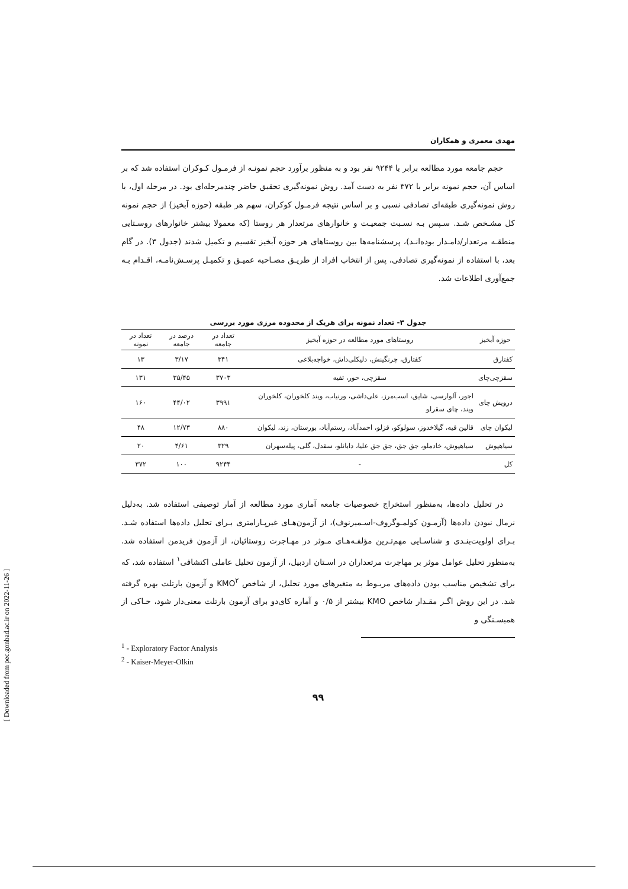مهدی معمری و همکاران
حجم جامعه مورد مطالعه برابر با ۹۲۴۴ نفر بود و به منظور برآورد حجم نمونـه از فرمـول کـوکران استفاده شد که بر اساس آن، حجم نمونه برابر با ۳۷۲ نفر به دست آمد. روش نمونه‌گیری تحقیق حاضر چندمرحله‌ای بود. در مرحله اول، با روش نمونه‌گیری طبقه‌ای تصادفی نسبی و بر اساس نتیجه فرمـول کوکران، سهم هر طبقه (حوزه آبخیز) از حجم نمونه کل مشـخص شـد. سـپس بـه نسـبت جمعیـت و خانوارهای مرتعدار هر روستا (که معمولا بیشتر خانوارهای روسـتایی منطقـه مرتعدار/دامـدار بوده‌انـد)، پرسشنامه‌ها بین روستاهای هر حوزه آبخیز تقسیم و تکمیل شدند (جدول ۳). در گام بعد، با استفاده از نمونه‌گیری تصادفی، پس از انتخاب افراد از طریـق مصـاحبه عمیـق و تکمیـل پرسـش‌نامـه، اقـدام بـه جمع‌آوری اطلاعات شد.
جدول ۳- تعداد نمونه برای هریک از محدوده مرزی مورد بررسی
| حوزه آبخیز | روستاهای مورد مطالعه در حوزه آبخیز | تعداد در جامعه | درصد در جامعه | تعداد در نمونه |
| --- | --- | --- | --- | --- |
| کفتارق | کفتارق، چرنگینش، دلیکلی‌داش، خواجه‌بلاغی | ۳۴۱ | ۳/۱۷ | ۱۳ |
| سقزچی‌چای | سقزچی، حور، تفیه | ۳۷۰۳ | ۳۵/۴۵ | ۱۳۱ |
| درویش چای | اجور، آلوارسی، شایق، اسب‌مرز، علی‌داشی، ورنیاب، ویند کلخوران، کلخوران ویند، چای سقرلو | ۳۹۹۱ | ۴۴/۰۲ | ۱۶۰ |
| لیکوان چای | قالین قیه، گیلاخدوز، سولوکو، قزلو، احمدآباد، رستم‌آباد، بورستان، زند، لیکوان | ۸۸۰ | ۱۲/۷۳ | ۴۸ |
| سیاهپوش | سیاهپوش، خادملو، جق جق، جق جق علیا، دابانلو، سقدل، گلی، پیله‌سهران | ۳۲۹ | ۴/۶۱ | ۲۰ |
| کل | - | ۹۲۴۴ | ۱۰۰ | ۳۷۲ |
در تحلیل داده‌ها، به‌منظور استخراج خصوصیات جامعه آماری مورد مطالعه از آمار توصیفی استفاده شد. به‌دلیل نرمال نبودن داده‌ها (آزمـون کولمـوگروف-اسـمیرنوف)، از آزمون‌هـای غیرپـارامتری بـرای تحلیل داده‌ها استفاده شـد. بـرای اولویت‌بنـدی و شناسـایی مهم‌تـرین مؤلفـه‌هـای مـوثر در مهـاجرت روستائیان، از آزمون فریدمن استفاده شد. به‌منظور تحلیل عوامل موثر بر مهاجرت مرتعداران در اسـتان اردبیل، از آزمون تحلیل عاملی اکتشافی<sup>۱</sup> استفاده شد، که برای تشخیص مناسب بودن داده‌های مربـوط به متغیرهای مورد تحلیل، از شاخص KMO<sup>۲</sup> و آزمون بارتلت بهره گرفته شد. در این روش اگـر مقـدار شاخص KMO بیشتر از ۰/۵ و آماره کای‌دو برای آزمون بارتلت معنی‌دار شود، حـاکی از همبسـتگی و
<sup>1</sup> - Exploratory Factor Analysis
<sup>2</sup> - Kaiser-Meyer-Olkin
۹۹
[ Downloaded from pec.gonbad.ac.ir on 2022-11-26 ]